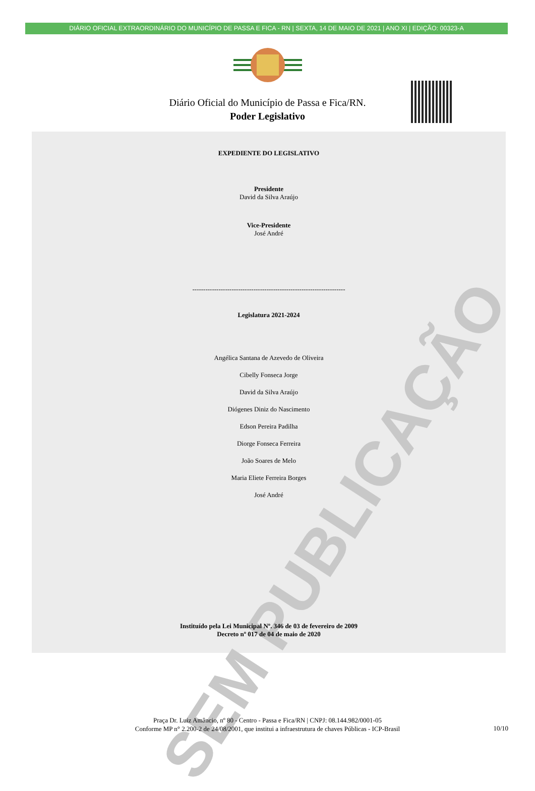DIÁRIO OFICIAL EXTRAORDINÁRIO DO MUNICÍPIO DE PASSA E FICA - RN | SEXTA, 14 DE MAIO DE 2021 | ANO XI | EDIÇÃO: 00323-A
Diário Oficial do Município de Passa e Fica/RN.
Poder Legislativo
SEM PUBLICAÇÃO
EXPEDIENTE DO LEGISLATIVO
Presidente
David da Silva Araújo
Vice-Presidente
José André
----------------------------------------------------------------------
Legislatura 2021-2024
Angélica Santana de Azevedo de Oliveira
Cibelly Fonseca Jorge
David da Silva Araújo
Diógenes Diniz do Nascimento
Edson Pereira Padilha
Diorge Fonseca Ferreira
João Soares de Melo
Maria Eliete Ferreira Borges
José André
Instituído pela Lei Municipal Nº. 346 de 03 de fevereiro de 2009
Decreto nº 017 de 04 de maio de 2020
Praça Dr. Luiz Amâncio, nº 80 - Centro - Passa e Fica/RN | CNPJ: 08.144.982/0001-05
Conforme MP n° 2.200-2 de 24/08/2001, que institui a infraestrutura de chaves Públicas - ICP-Brasil
10/10